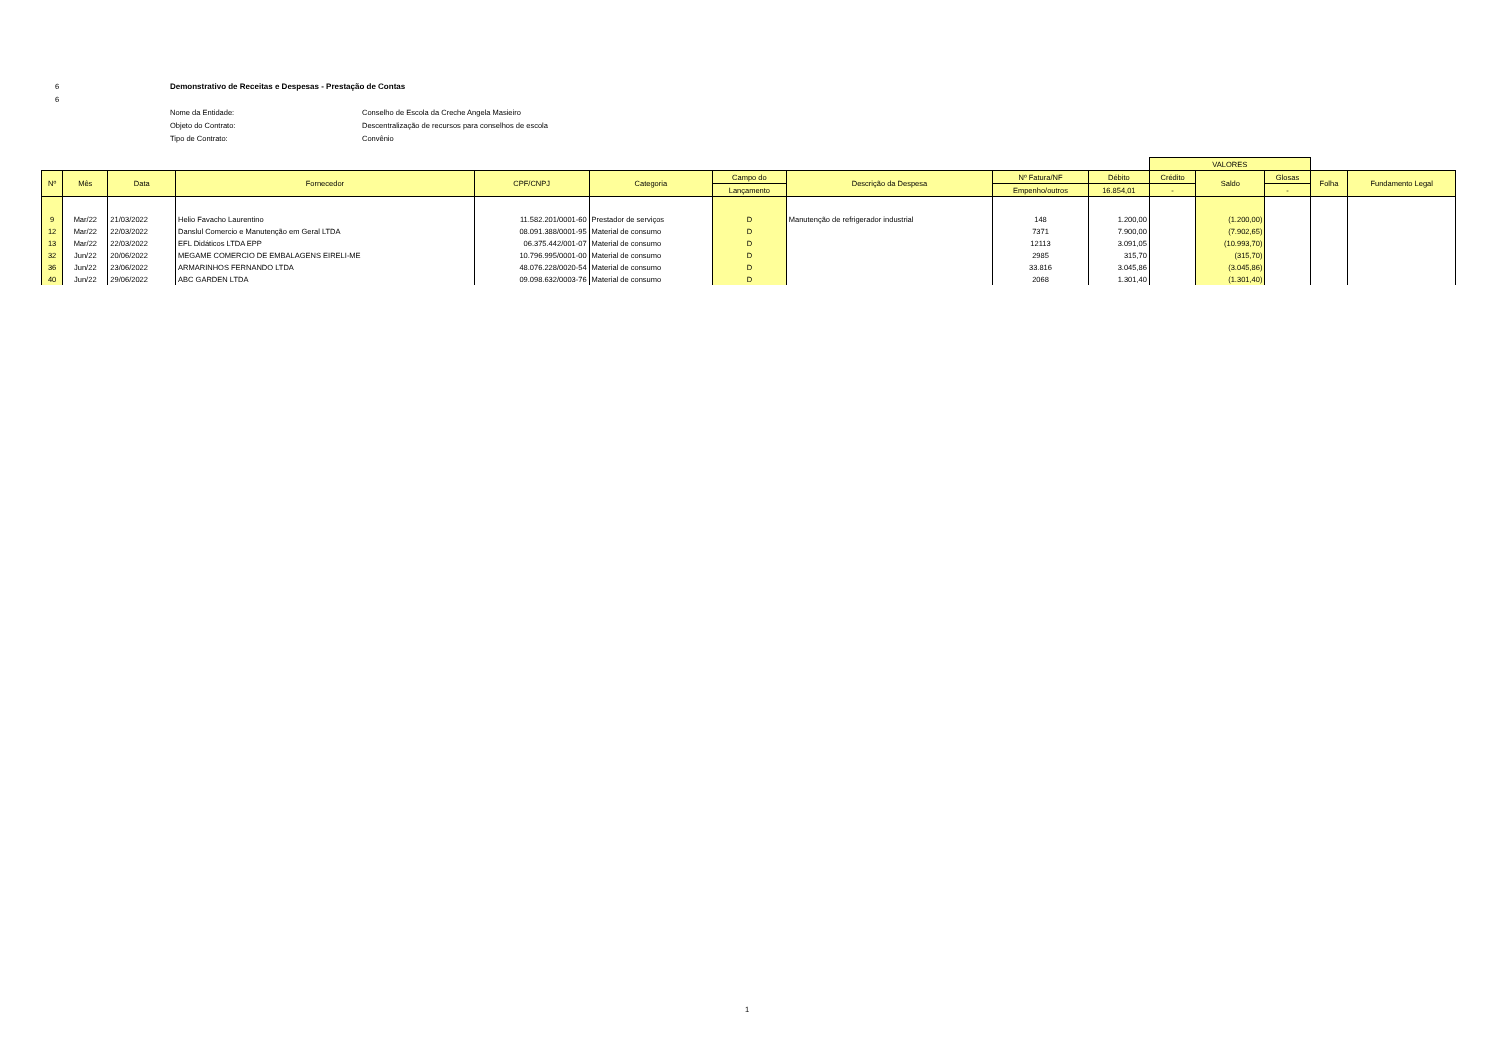6 Demonstrativo de Receitas e Despesas - Prestação de Contas
6
Nome da Entidade: Conselho de Escola da Creche Angela Masieiro
Objeto do Contrato: Descentralização de recursos para conselhos de escola
Tipo de Contrato: Convênio
| | | | | | | | | | | VALORES | | | | |
| --- | --- | --- | --- | --- | --- | --- | --- | --- | --- | --- | --- | --- | --- | --- |
| Nº | Mês | Data | Fornecedor | CPF/CNPJ | Categoria | Campo do | Descrição da Despesa | Nº Fatura/NF | Débito | Crédito | Saldo | Glosas | Folha | Fundamento Legal |
| | | | | | | Lançamento | | Empenho/outros | 16.854,01 | - | | - | | |
| 9 | Mar/22 | 21/03/2022 | Helio Favacho Laurentino | 11.582.201/0001-60 | Prestador de serviços | D | Manutenção de refrigerador industrial | 148 | 1.200,00 | | (1.200,00) | | | |
| 12 | Mar/22 | 22/03/2022 | Danslul Comercio e Manutenção em Geral LTDA | 08.091.388/0001-95 | Material de consumo | D | | 7371 | 7.900,00 | | (7.902,65) | | | |
| 13 | Mar/22 | 22/03/2022 | EFL Didáticos LTDA EPP | 06.375.442/001-07 | Material de consumo | D | | 12113 | 3.091,05 | | (10.993,70) | | | |
| 32 | Jun/22 | 20/06/2022 | MEGAME COMERCIO DE EMBALAGENS EIRELI-ME | 10.796.995/0001-00 | Material de consumo | D | | 2985 | 315,70 | | (315,70) | | | |
| 36 | Jun/22 | 23/06/2022 | ARMARINHOS FERNANDO LTDA | 48.076.228/0020-54 | Material de consumo | D | | 33.816 | 3.045,86 | | (3.045,86) | | | |
| 40 | Jun/22 | 29/06/2022 | ABC GARDEN LTDA | 09.098.632/0003-76 | Material de consumo | D | | 2068 | 1.301,40 | | (1.301,40) | | | |
1